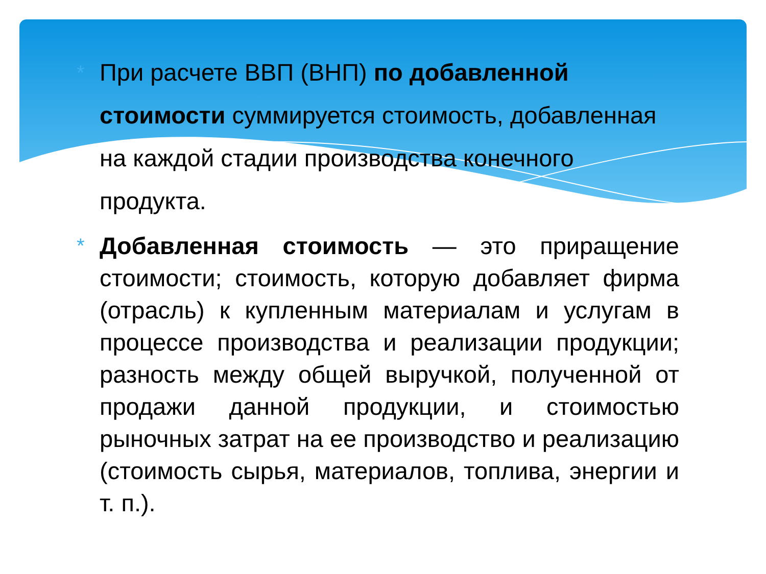*
При расчете ВВП (ВНП) по добавленной стоимости суммируется стоимость, добавленная на каждой стадии производства конечного продукта.
*
Добавленная стоимость — это приращение стоимости; стоимость, которую добавляет фирма (отрасль) к купленным материалам и услугам в процессе производства и реализации продукции; разность между общей выручкой, полученной от продажи данной продукции, и стоимостью рыночных затрат на ее производство и реализацию (стоимость сырья, материалов, топлива, энергии и т. п.).